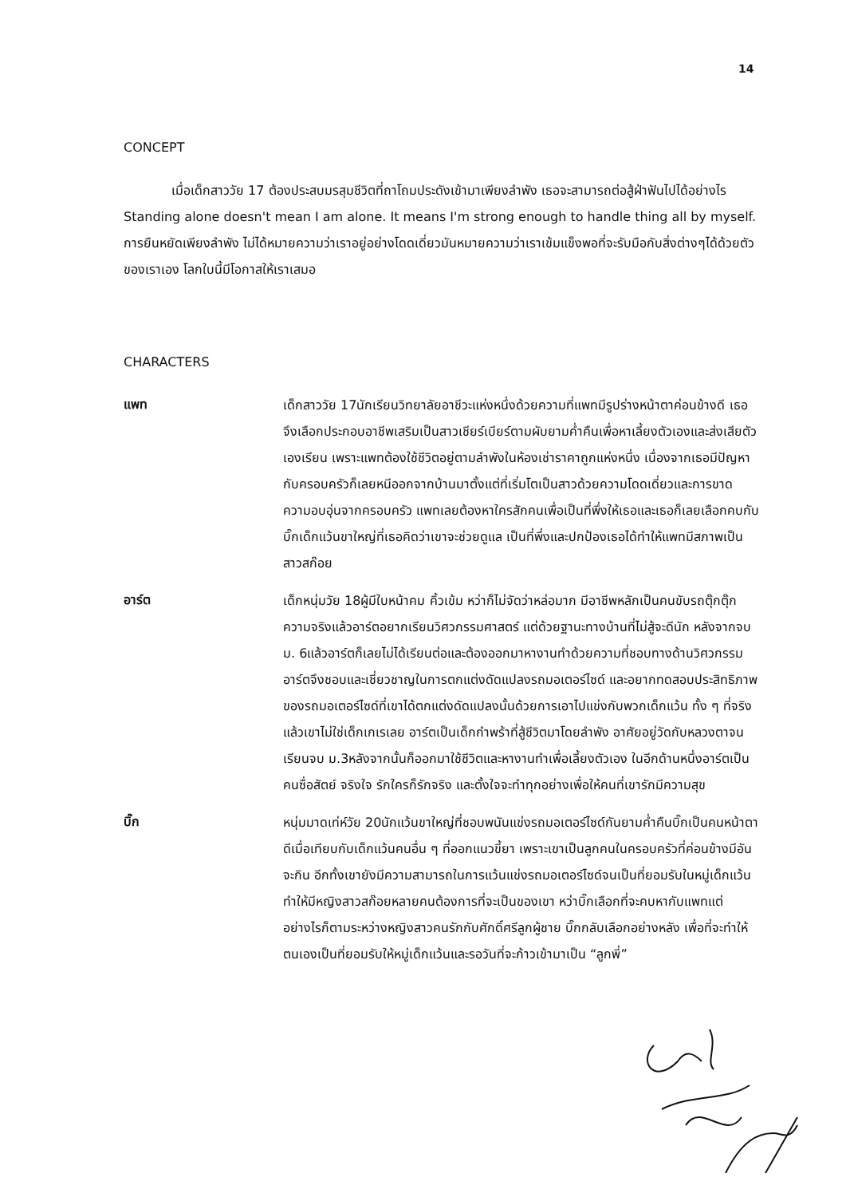14
CONCEPT
เมื่อเด็กสาววัย 17 ต้องประสบมรสุมชีวิตที่ถาโถมประดังเข้ามาเพียงลำพัง เธอจะสามารถต่อสู้ฝ่าฟันไปได้อย่างไร Standing alone doesn't mean I am alone. It means I'm strong enough to handle thing all by myself. การยืนหยัดเพียงลำพัง ไม่ได้หมายความว่าเราอยู่อย่างโดดเดี่ยวมันหมายความว่าเราเข้มแข็งพอที่จะรับมือกับสิ่งต่างๆได้ด้วยตัวของเราเอง โลกใบนี้มีโอกาสให้เราเสมอ
CHARACTERS
แพท
เด็กสาววัย 17นักเรียนวิทยาลัยอาชีวะแห่งหนึ่งด้วยความที่แพทมีรูปร่างหน้าตาค่อนข้างดี เธอจึงเลือกประกอบอาชีพเสริมเป็นสาวเชียร์เบียร์ตามผับยามค่ำคืนเพื่อหาเลี้ยงตัวเองและส่งเสียตัวเองเรียน เพราะแพทต้องใช้ชีวิตอยู่ตามลำพังในห้องเช่าราคาถูกแห่งหนึ่ง เนื่องจากเธอมีปัญหากับครอบครัวก็เลยหนีออกจากบ้านมาตั้งแต่ที่เริ่มโตเป็นสาวด้วยความโดดเดี่ยวและการขาดความอบอุ่นจากครอบครัว แพทเลยต้องหาใครสักคนเพื่อเป็นที่พึ่งให้เธอและเธอก็เลยเลือกคบกับบิ๊กเด็กแว้นขาใหญ่ที่เธอคิดว่าเขาจะช่วยดูแล เป็นที่พึ่งและปกป้องเธอได้ทำให้แพทมีสภาพเป็นสาวสก๊อย
อาร์ต
เด็กหนุ่มวัย 18ผู้มีใบหน้าคม คิ้วเข้ม หว่าก็ไม่จัดว่าหล่อมาก มีอาชีพหลักเป็นคนขับรถตุ๊กตุ๊กความจริงแล้วอาร์ตอยากเรียนวิศวกรรมศาสตร์ แต่ด้วยฐานะทางบ้านที่ไม่สู้จะดีนัก หลังจากจบ ม. 6แล้วอาร์ตก็เลยไม่ได้เรียนต่อและต้องออกมาหางานทำด้วยความที่ชอบทางด้านวิศวกรรมอาร์ตจึงชอบและเชี่ยวชาญในการตกแต่งดัดแปลงรถมอเตอร์ไซด์ และอยากทดสอบประสิทธิภาพของรถมอเตอร์ไซด์ที่เขาได้ตกแต่งดัดแปลงนั้นด้วยการเอาไปแข่งกับพวกเด็กแว้น ทั้ง ๆ ที่จริงแล้วเขาไม่ใช่เด็กเกเรเลย อาร์ตเป็นเด็กกำพร้าที่สู้ชีวิตมาโดยลำพัง อาศัยอยู่วัดกับหลวงตาจนเรียนจบ ม.3หลังจากนั้นก็ออกมาใช้ชีวิตและหางานทำเพื่อเลี้ยงตัวเอง ในอีกด้านหนึ่งอาร์ตเป็นคนซื่อสัตย์ จริงใจ รักใครก็รักจริง และตั้งใจจะทำทุกอย่างเพื่อให้คนที่เขารักมีความสุข
บิ๊ก
หนุ่มมาดเท่ห์วัย 20นักแว้นขาใหญ่ที่ชอบพนันแข่งรถมอเตอร์ไซด์กันยามค่ำคืนบิ๊กเป็นคนหน้าตาดีเมื่อเทียบกับเด็กแว้นคนอื่น ๆ ที่ออกแนวขี้ยา เพราะเขาเป็นลูกคนในครอบครัวที่ค่อนข้างมีอันจะกิน อีกทั้งเขายังมีความสามารถในการแว้นแข่งรถมอเตอร์ไซด์จนเป็นที่ยอมรับในหมู่เด็กแว้น ทำให้มีหญิงสาวสก๊อยหลายคนต้องการที่จะเป็นของเขา หว่าบิ๊กเลือกที่จะคบหากับแพทแต่อย่างไรก็ตามระหว่างหญิงสาวคนรักกับศักดิ์ศรีลูกผู้ชาย บิ๊กกลับเลือกอย่างหลัง เพื่อที่จะทำให้ตนเองเป็นที่ยอมรับให้หมู่เด็กแว้นและรอวันที่จะก้าวเข้ามาเป็น “ลูกพี่”